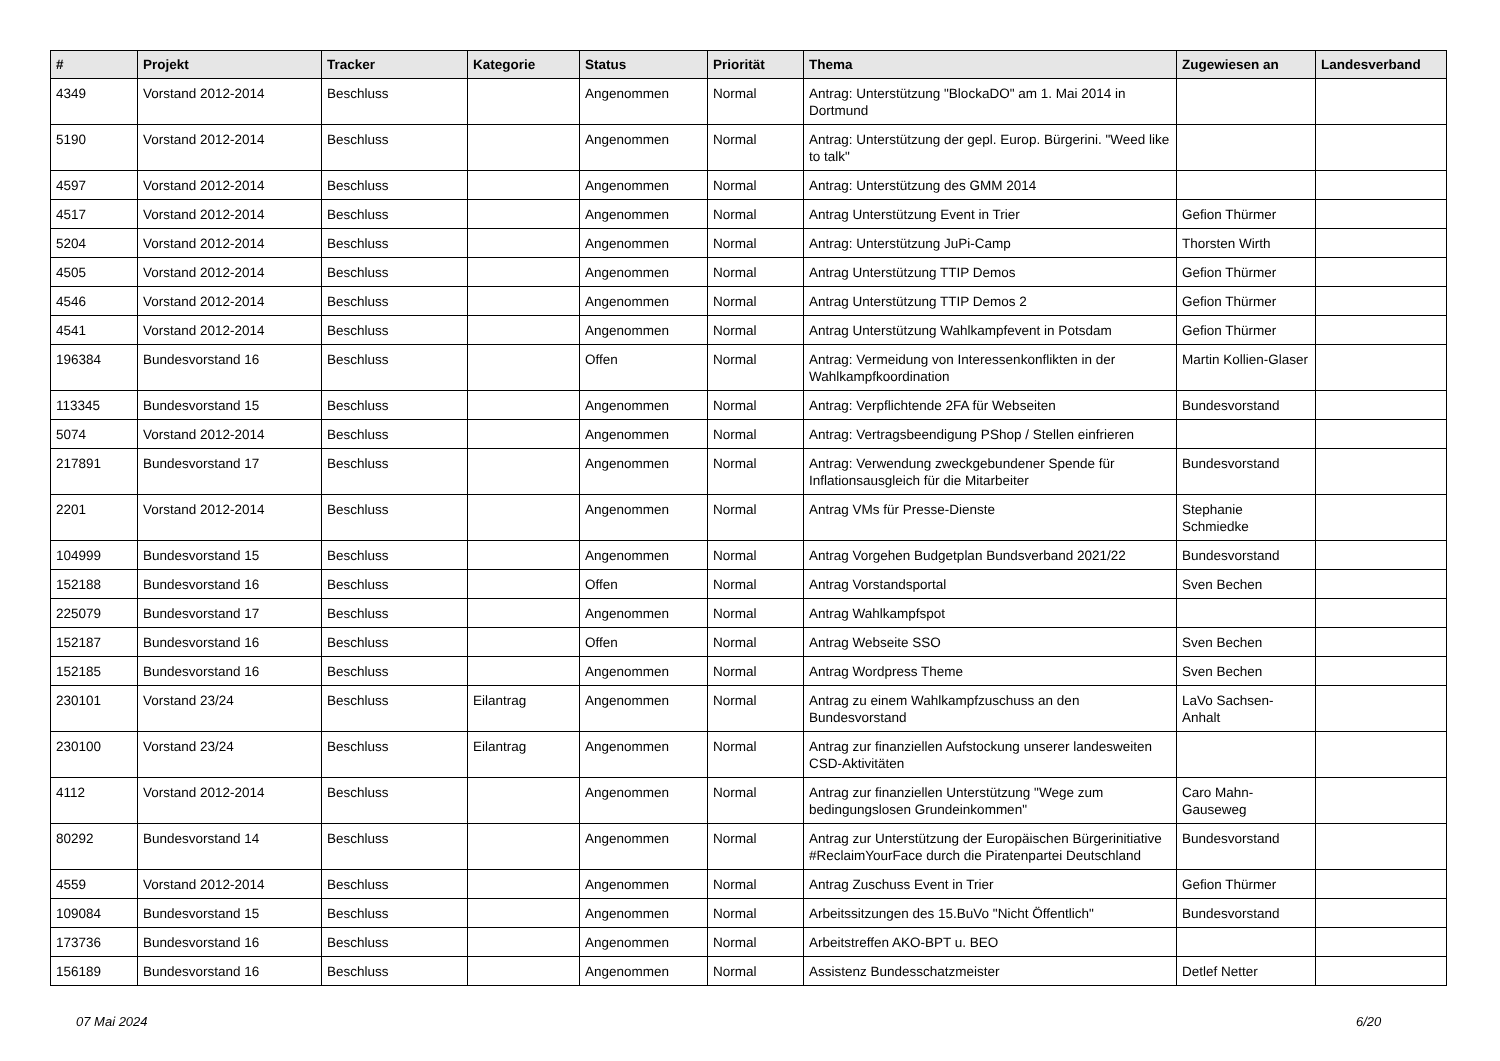| # | Projekt | Tracker | Kategorie | Status | Priorität | Thema | Zugewiesen an | Landesverband |
| --- | --- | --- | --- | --- | --- | --- | --- | --- |
| 4349 | Vorstand 2012-2014 | Beschluss | | Angenommen | Normal | Antrag: Unterstützung "BlockaDO" am 1. Mai 2014 in Dortmund | | |
| 5190 | Vorstand 2012-2014 | Beschluss | | Angenommen | Normal | Antrag: Unterstützung der gepl. Europ. Bürgerini. "Weed like to talk" | | |
| 4597 | Vorstand 2012-2014 | Beschluss | | Angenommen | Normal | Antrag: Unterstützung des GMM 2014 | | |
| 4517 | Vorstand 2012-2014 | Beschluss | | Angenommen | Normal | Antrag Unterstützung Event in Trier | Gefion Thürmer | |
| 5204 | Vorstand 2012-2014 | Beschluss | | Angenommen | Normal | Antrag: Unterstützung JuPi-Camp | Thorsten Wirth | |
| 4505 | Vorstand 2012-2014 | Beschluss | | Angenommen | Normal | Antrag Unterstützung TTIP Demos | Gefion Thürmer | |
| 4546 | Vorstand 2012-2014 | Beschluss | | Angenommen | Normal | Antrag Unterstützung TTIP Demos 2 | Gefion Thürmer | |
| 4541 | Vorstand 2012-2014 | Beschluss | | Angenommen | Normal | Antrag Unterstützung Wahlkampfevent in Potsdam | Gefion Thürmer | |
| 196384 | Bundesvorstand 16 | Beschluss | | Offen | Normal | Antrag: Vermeidung von Interessenkonflikten in der Wahlkampfkoordination | Martin Kollien-Glaser | |
| 113345 | Bundesvorstand 15 | Beschluss | | Angenommen | Normal | Antrag: Verpflichtende 2FA für Webseiten | Bundesvorstand | |
| 5074 | Vorstand 2012-2014 | Beschluss | | Angenommen | Normal | Antrag: Vertragsbeendigung PShop / Stellen einfrieren | | |
| 217891 | Bundesvorstand 17 | Beschluss | | Angenommen | Normal | Antrag: Verwendung zweckgebundener Spende für Inflationsausgleich für die Mitarbeiter | Bundesvorstand | |
| 2201 | Vorstand 2012-2014 | Beschluss | | Angenommen | Normal | Antrag VMs für Presse-Dienste | Stephanie Schmiedke | |
| 104999 | Bundesvorstand 15 | Beschluss | | Angenommen | Normal | Antrag Vorgehen Budgetplan Bundsverband 2021/22 | Bundesvorstand | |
| 152188 | Bundesvorstand 16 | Beschluss | | Offen | Normal | Antrag Vorstandsportal | Sven Bechen | |
| 225079 | Bundesvorstand 17 | Beschluss | | Angenommen | Normal | Antrag Wahlkampfspot | | |
| 152187 | Bundesvorstand 16 | Beschluss | | Offen | Normal | Antrag Webseite SSO | Sven Bechen | |
| 152185 | Bundesvorstand 16 | Beschluss | | Angenommen | Normal | Antrag Wordpress Theme | Sven Bechen | |
| 230101 | Vorstand 23/24 | Beschluss | Eilantrag | Angenommen | Normal | Antrag zu einem Wahlkampfzuschuss an den Bundesvorstand | LaVo Sachsen-Anhalt | |
| 230100 | Vorstand 23/24 | Beschluss | Eilantrag | Angenommen | Normal | Antrag zur finanziellen Aufstockung unserer landesweiten CSD-Aktivitäten | | |
| 4112 | Vorstand 2012-2014 | Beschluss | | Angenommen | Normal | Antrag zur finanziellen Unterstützung "Wege zum bedingungslosen Grundeinkommen" | Caro Mahn-Gauseweg | |
| 80292 | Bundesvorstand 14 | Beschluss | | Angenommen | Normal | Antrag zur Unterstützung der Europäischen Bürgerinitiative #ReclaimYourFace durch die Piratenpartei Deutschland | Bundesvorstand | |
| 4559 | Vorstand 2012-2014 | Beschluss | | Angenommen | Normal | Antrag Zuschuss Event in Trier | Gefion Thürmer | |
| 109084 | Bundesvorstand 15 | Beschluss | | Angenommen | Normal | Arbeitssitzungen des 15.BuVo "Nicht Öffentlich" | Bundesvorstand | |
| 173736 | Bundesvorstand 16 | Beschluss | | Angenommen | Normal | Arbeitstreffen AKO-BPT u. BEO | | |
| 156189 | Bundesvorstand 16 | Beschluss | | Angenommen | Normal | Assistenz Bundesschatzmeister | Detlef Netter | |
07 Mai 2024 6/20